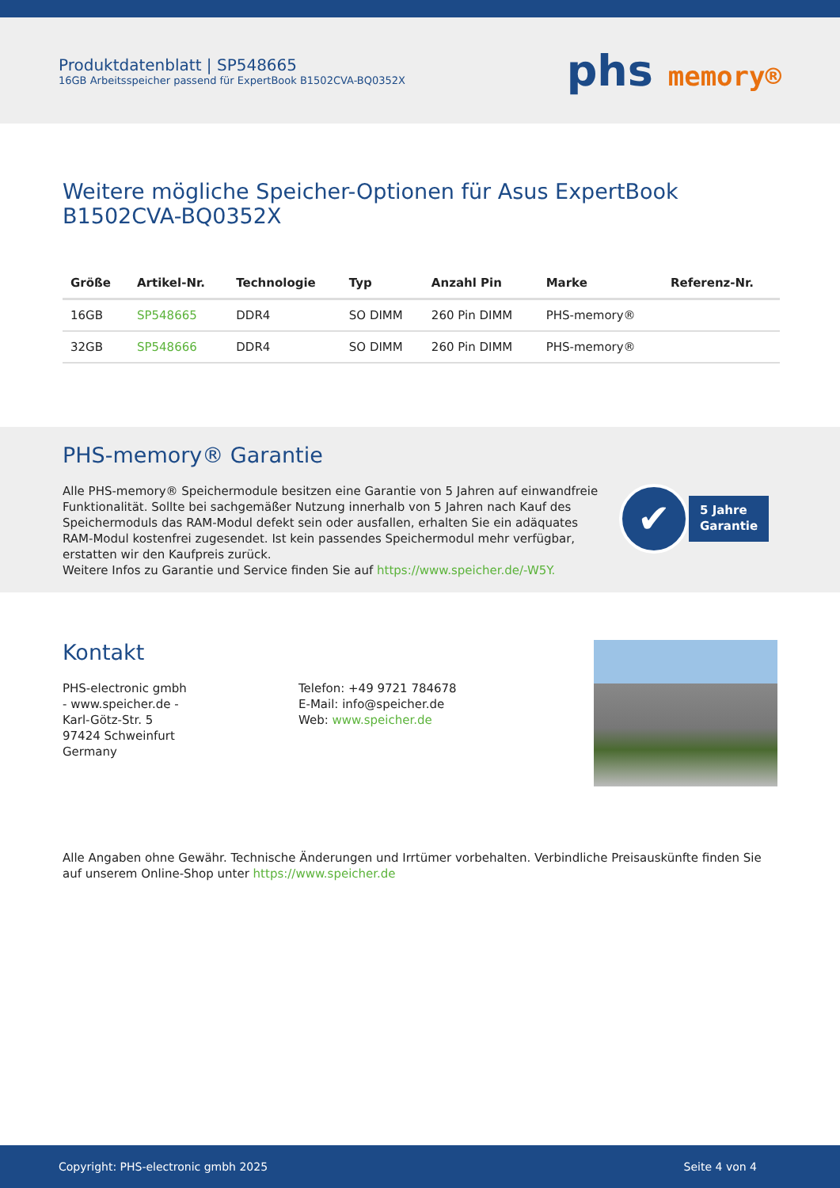Produktdatenblatt | SP548665
16GB Arbeitsspeicher passend für ExpertBook B1502CVA-BQ0352X
phs memory®
Weitere mögliche Speicher-Optionen für Asus ExpertBook B1502CVA-BQ0352X
| Größe | Artikel-Nr. | Technologie | Typ | Anzahl Pin | Marke | Referenz-Nr. |
| --- | --- | --- | --- | --- | --- | --- |
| 16GB | SP548665 | DDR4 | SO DIMM | 260 Pin DIMM | PHS-memory® | |
| 32GB | SP548666 | DDR4 | SO DIMM | 260 Pin DIMM | PHS-memory® | |
PHS-memory® Garantie
Alle PHS-memory® Speichermodule besitzen eine Garantie von 5 Jahren auf einwandfreie Funktionalität. Sollte bei sachgemäßer Nutzung innerhalb von 5 Jahren nach Kauf des Speichermoduls das RAM-Modul defekt sein oder ausfallen, erhalten Sie ein adäquates RAM-Modul kostenfrei zugesendet. Ist kein passendes Speichermodul mehr verfügbar, erstatten wir den Kaufpreis zurück.
Weitere Infos zu Garantie und Service finden Sie auf https://www.speicher.de/-W5Y.
✔
5 Jahre
Garantie
Kontakt
PHS-electronic gmbh
- www.speicher.de -
Karl-Götz-Str. 5
97424 Schweinfurt
Germany
Telefon: +49 9721 784678
E-Mail: info@speicher.de
Web: www.speicher.de
Alle Angaben ohne Gewähr. Technische Änderungen und Irrtümer vorbehalten. Verbindliche Preisauskünfte finden Sie auf unserem Online-Shop unter https://www.speicher.de
Copyright: PHS-electronic gmbh 2025 Seite 4 von 4